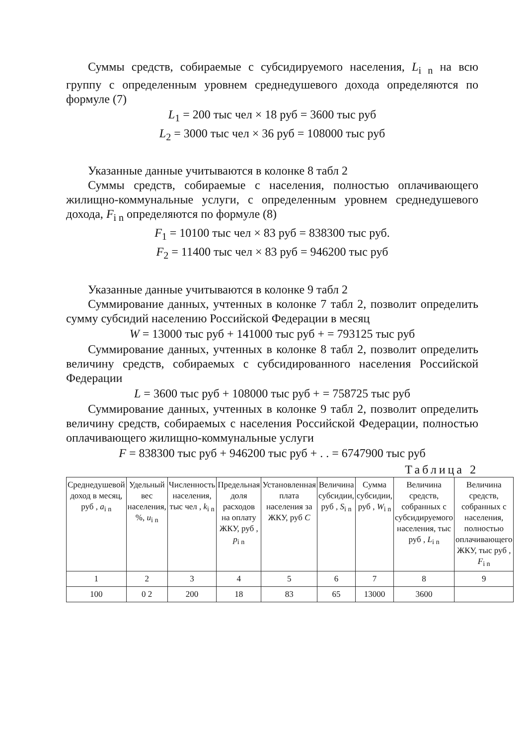Суммы средств, собираемые с субсидируемого населения, L<sub>i n</sub> на всю группу с определенным уровнем среднедушевого дохода определяются по формуле (7)
L<sub>1</sub> = 200 тыс чел × 18 руб = 3600 тыс руб
L<sub>2</sub> = 3000 тыс чел × 36 руб = 108000 тыс руб
Указанные данные учитываются в колонке 8 табл 2
Суммы средств, собираемые с населения, полностью оплачивающего жилищно-коммунальные услуги, с определенным уровнем среднедушевого дохода, F<sub>i n</sub> определяются по формуле (8)
F<sub>1</sub> = 10100 тыс чел × 83 руб = 838300 тыс руб.
F<sub>2</sub> = 11400 тыс чел × 83 руб = 946200 тыс руб
Указанные данные учитываются в колонке 9 табл 2
Суммирование данных, учтенных в колонке 7 табл 2, позволит определить сумму субсидий населению Российской Федерации в месяц
W = 13000 тыс руб + 141000 тыс руб + = 793125 тыс руб
Суммирование данных, учтенных в колонке 8 табл 2, позволит определить величину средств, собираемых с субсидированного населения Российской Федерации
L = 3600 тыс руб + 108000 тыс руб + = 758725 тыс руб
Суммирование данных, учтенных в колонке 9 табл 2, позволит определить величину средств, собираемых с населения Российской Федерации, полностью оплачивающего жилищно-коммунальные услуги
F = 838300 тыс руб + 946200 тыс руб + . . = 6747900 тыс руб
Таблица 2
| Среднедушевой доход в месяц, руб , a<sub>i n</sub> | Удельный вес населения, %, u<sub>i n</sub> | Численность населения, тыс чел , k<sub>i n</sub> | Предельная доля расходов на оплату ЖКУ, руб , p<sub>i n</sub> | Установленная плата населения за ЖКУ, руб C | Величина субсидии, руб , S<sub>i n</sub> | Сумма субсидии, руб , W<sub>i n</sub> | Величина средств, собранных с субсидируемого населения, тыс руб , L<sub>i n</sub> | Величина средств, собранных с населения, полностью оплачивающего ЖКУ, тыс руб , F<sub>i n</sub> |
| --- | --- | --- | --- | --- | --- | --- | --- | --- |
| 1 | 2 | 3 | 4 | 5 | 6 | 7 | 8 | 9 |
| 100 | 0 2 | 200 | 18 | 83 | 65 | 13000 | 3600 | |